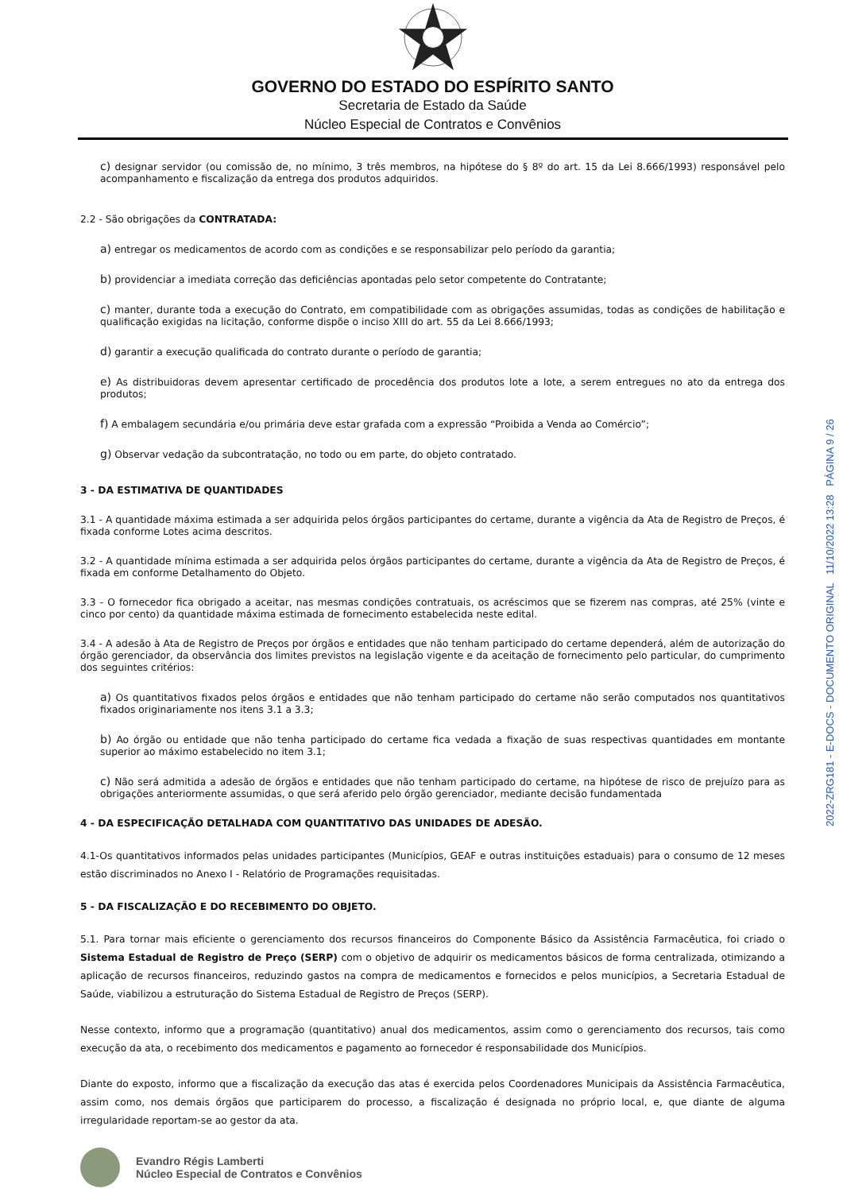2022-ZRG181 - E-DOCS - DOCUMENTO ORIGINAL 11/10/2022 13:28 PÁGINA 9 / 26
GOVERNO DO ESTADO DO ESPÍRITO SANTO
Secretaria de Estado da Saúde
Núcleo Especial de Contratos e Convênios
c) designar servidor (ou comissão de, no mínimo, 3 três membros, na hipótese do § 8º do art. 15 da Lei 8.666/1993) responsável pelo acompanhamento e fiscalização da entrega dos produtos adquiridos.
2.2 - São obrigações da CONTRATADA:
a) entregar os medicamentos de acordo com as condições e se responsabilizar pelo período da garantia;
b) providenciar a imediata correção das deficiências apontadas pelo setor competente do Contratante;
c) manter, durante toda a execução do Contrato, em compatibilidade com as obrigações assumidas, todas as condições de habilitação e qualificação exigidas na licitação, conforme dispõe o inciso XIII do art. 55 da Lei 8.666/1993;
d) garantir a execução qualificada do contrato durante o período de garantia;
e) As distribuidoras devem apresentar certificado de procedência dos produtos lote a lote, a serem entregues no ato da entrega dos produtos;
f) A embalagem secundária e/ou primária deve estar grafada com a expressão “Proibida a Venda ao Comércio”;
g) Observar vedação da subcontratação, no todo ou em parte, do objeto contratado.
3 - DA ESTIMATIVA DE QUANTIDADES
3.1 - A quantidade máxima estimada a ser adquirida pelos órgãos participantes do certame, durante a vigência da Ata de Registro de Preços, é fixada conforme Lotes acima descritos.
3.2 - A quantidade mínima estimada a ser adquirida pelos órgãos participantes do certame, durante a vigência da Ata de Registro de Preços, é fixada em conforme Detalhamento do Objeto.
3.3 - O fornecedor fica obrigado a aceitar, nas mesmas condições contratuais, os acréscimos que se fizerem nas compras, até 25% (vinte e cinco por cento) da quantidade máxima estimada de fornecimento estabelecida neste edital.
3.4 - A adesão à Ata de Registro de Preços por órgãos e entidades que não tenham participado do certame dependerá, além de autorização do órgão gerenciador, da observância dos limites previstos na legislação vigente e da aceitação de fornecimento pelo particular, do cumprimento dos seguintes critérios:
a) Os quantitativos fixados pelos órgãos e entidades que não tenham participado do certame não serão computados nos quantitativos fixados originariamente nos itens 3.1 a 3.3;
b) Ao órgão ou entidade que não tenha participado do certame fica vedada a fixação de suas respectivas quantidades em montante superior ao máximo estabelecido no item 3.1;
c) Não será admitida a adesão de órgãos e entidades que não tenham participado do certame, na hipótese de risco de prejuízo para as obrigações anteriormente assumidas, o que será aferido pelo órgão gerenciador, mediante decisão fundamentada
4 - DA ESPECIFICAÇÃO DETALHADA COM QUANTITATIVO DAS UNIDADES DE ADESÃO.
4.1-Os quantitativos informados pelas unidades participantes (Municípios, GEAF e outras instituições estaduais) para o consumo de 12 meses estão discriminados no Anexo I - Relatório de Programações requisitadas.
5 - DA FISCALIZAÇÃO E DO RECEBIMENTO DO OBJETO.
5.1. Para tornar mais eficiente o gerenciamento dos recursos financeiros do Componente Básico da Assistência Farmacêutica, foi criado o Sistema Estadual de Registro de Preço (SERP) com o objetivo de adquirir os medicamentos básicos de forma centralizada, otimizando a aplicação de recursos financeiros, reduzindo gastos na compra de medicamentos e fornecidos e pelos municípios, a Secretaria Estadual de Saúde, viabilizou a estruturação do Sistema Estadual de Registro de Preços (SERP).
Nesse contexto, informo que a programação (quantitativo) anual dos medicamentos, assim como o gerenciamento dos recursos, tais como execução da ata, o recebimento dos medicamentos e pagamento ao fornecedor é responsabilidade dos Municípios.
Diante do exposto, informo que a fiscalização da execução das atas é exercida pelos Coordenadores Municipais da Assistência Farmacêutica, assim como, nos demais órgãos que participarem do processo, a fiscalização é designada no próprio local, e, que diante de alguma irregularidade reportam-se ao gestor da ata.
Evandro Régis Lamberti
Núcleo Especial de Contratos e Convênios